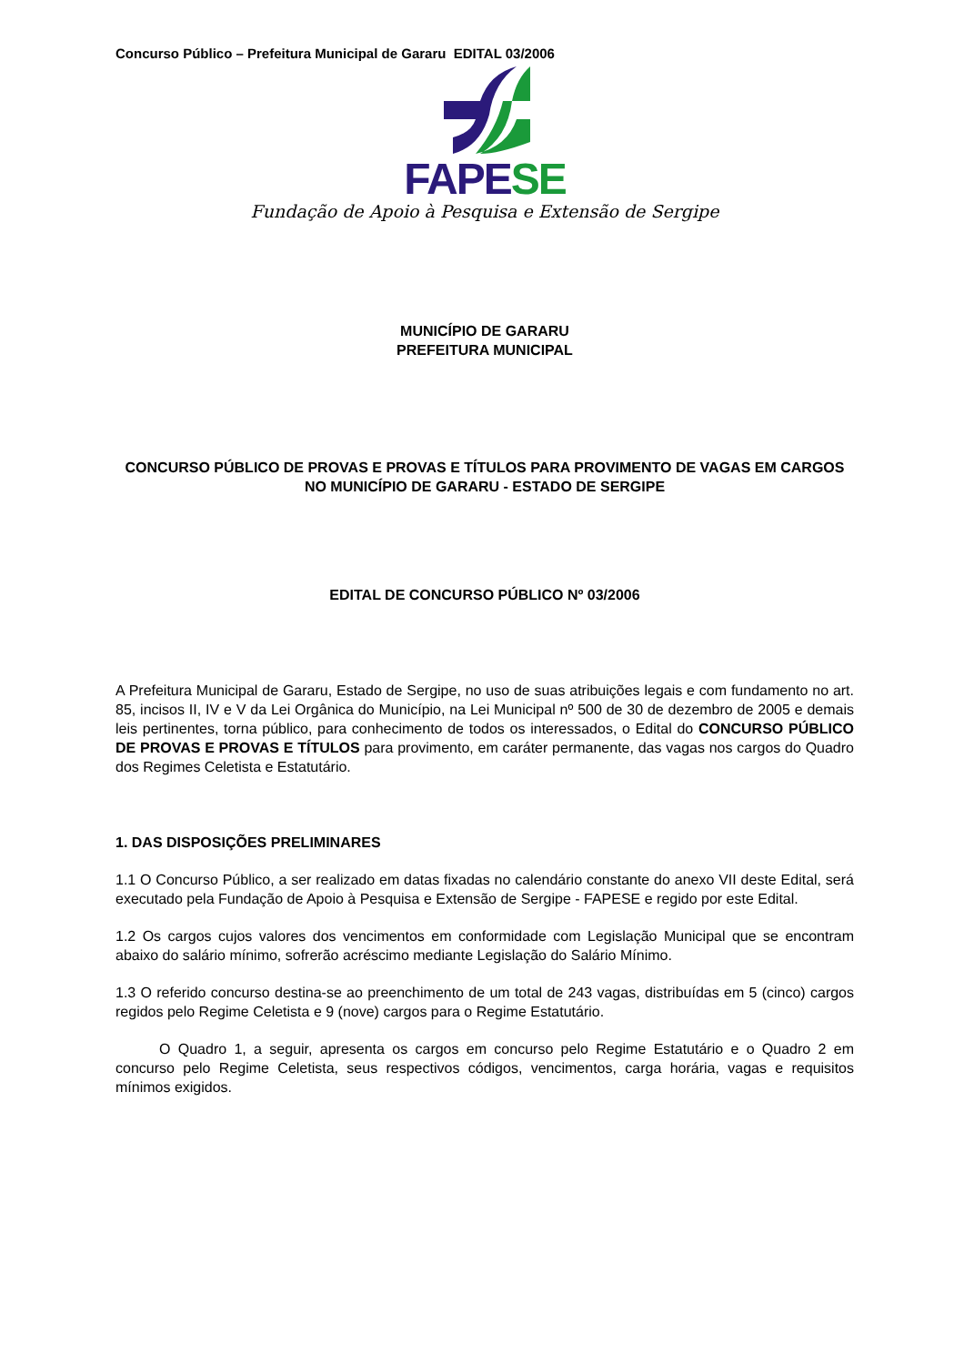Concurso Público – Prefeitura Municipal de Gararu EDITAL 03/2006
FAPE SE
Fundação de Apoio à Pesquisa e Extensão de Sergipe
MUNICÍPIO DE GARARU
PREFEITURA MUNICIPAL
CONCURSO PÚBLICO DE PROVAS E PROVAS E TÍTULOS PARA PROVIMENTO DE VAGAS EM CARGOS NO MUNICÍPIO DE GARARU - ESTADO DE SERGIPE
EDITAL DE CONCURSO PÚBLICO Nº 03/2006
A Prefeitura Municipal de Gararu, Estado de Sergipe, no uso de suas atribuições legais e com fundamento no art. 85, incisos II, IV e V da Lei Orgânica do Município, na Lei Municipal nº 500 de 30 de dezembro de 2005 e demais leis pertinentes, torna público, para conhecimento de todos os interessados, o Edital do CONCURSO PÚBLICO DE PROVAS E PROVAS E TÍTULOS para provimento, em caráter permanente, das vagas nos cargos do Quadro dos Regimes Celetista e Estatutário.
1. DAS DISPOSIÇÕES PRELIMINARES
1.1 O Concurso Público, a ser realizado em datas fixadas no calendário constante do anexo VII deste Edital, será executado pela Fundação de Apoio à Pesquisa e Extensão de Sergipe - FAPESE e regido por este Edital.
1.2 Os cargos cujos valores dos vencimentos em conformidade com Legislação Municipal que se encontram abaixo do salário mínimo, sofrerão acréscimo mediante Legislação do Salário Mínimo.
1.3 O referido concurso destina-se ao preenchimento de um total de 243 vagas, distribuídas em 5 (cinco) cargos regidos pelo Regime Celetista e 9 (nove) cargos para o Regime Estatutário.
O Quadro 1, a seguir, apresenta os cargos em concurso pelo Regime Estatutário e o Quadro 2 em concurso pelo Regime Celetista, seus respectivos códigos, vencimentos, carga horária, vagas e requisitos mínimos exigidos.